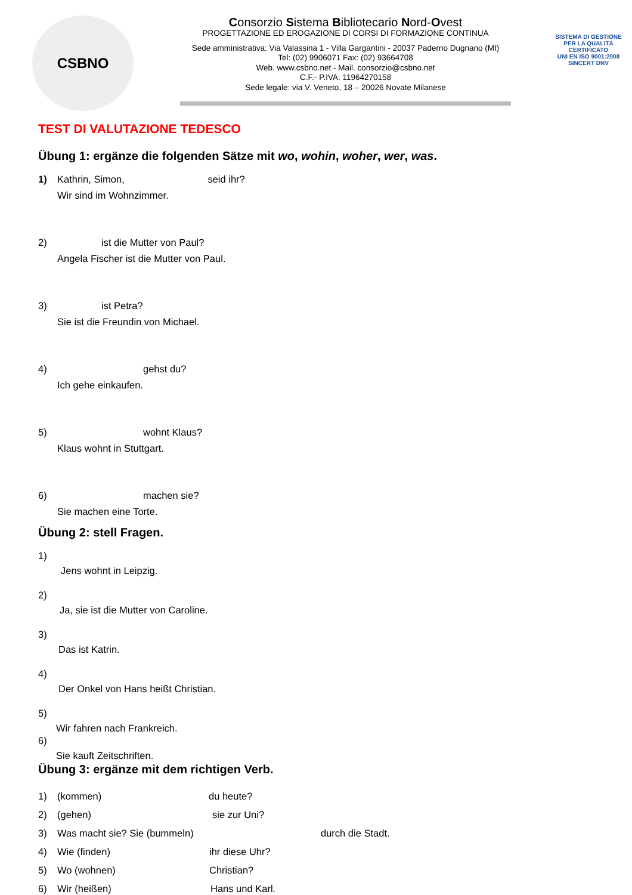CSBNO
Consorzio Sistema Bibliotecario Nord-Ovest
PROGETTAZIONE ED EROGAZIONE DI CORSI DI FORMAZIONE CONTINUA
Sede amministrativa: Via Valassina 1 - Villa Gargantini - 20037 Paderno Dugnano (MI)
Tel: (02) 9906071 Fax: (02) 93664708
Web. www.csbno.net - Mail. consorzio@csbno.net
C.F.- P.IVA: 11964270158
Sede legale: via V. Veneto, 18 – 20026 Novate Milanese
SISTEMA DI GESTIONE PER LA QUALITÀ CERTIFICATO
UNI EN ISO 9001:2008
SINCERT DNV
TEST DI VALUTAZIONE TEDESCO
Übung 1: ergänze die folgenden Sätze mit wo, wohin, woher, wer, was.
1) Kathrin, Simon, seid ihr?
Wir sind im Wohnzimmer.
2) ist die Mutter von Paul?
Angela Fischer ist die Mutter von Paul.
3) ist Petra?
Sie ist die Freundin von Michael.
4) gehst du?
Ich gehe einkaufen.
5) wohnt Klaus?
Klaus wohnt in Stuttgart.
6) machen sie?
Sie machen eine Torte.
Übung 2: stell Fragen.
1)
Jens wohnt in Leipzig.
2)
Ja, sie ist die Mutter von Caroline.
3)
Das ist Katrin.
4)
Der Onkel von Hans heißt Christian.
5)
Wir fahren nach Frankreich.
6)
Sie kauft Zeitschriften.
Übung 3: ergänze mit dem richtigen Verb.
1) (kommen) du heute?
2) (gehen) sie zur Uni?
3) Was macht sie? Sie (bummeln) durch die Stadt.
4) Wie (finden) ihr diese Uhr?
5) Wo (wohnen) Christian?
6) Wir (heißen) Hans und Karl.